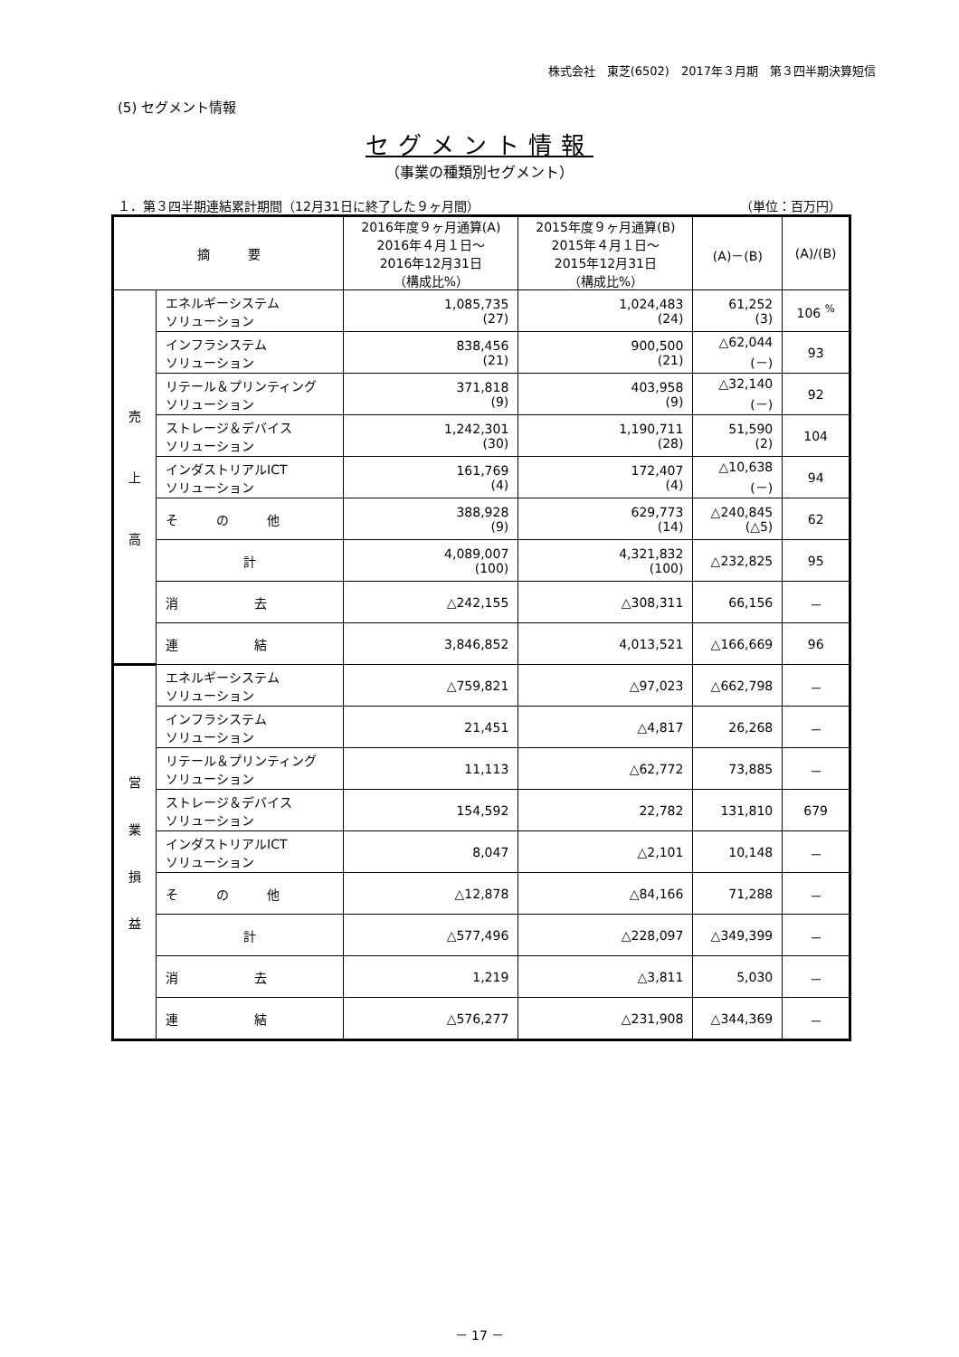株式会社　東芝(6502)　2017年３月期　第３四半期決算短信
(5) セグメント情報
セグメント情報
（事業の種類別セグメント）
１．第３四半期連結累計期間（12月31日に終了した９ヶ月間） （単位：百万円）
| 摘 要 | | 2016年度９ヶ月通算(A) 2016年４月１日～ 2016年12月31日 （構成比%） | 2015年度９ヶ月通算(B) 2015年４月１日～ 2015年12月31日 （構成比%） | (A)－(B) | (A)/(B) |
| --- | --- | --- | --- | --- | --- |
| 売 上 高 | エネルギーシステム ソリューション | 1,085,735 (27) | 1,024,483 (24) | 61,252 (3) | 106 <sup>%</sup> |
| | インフラシステム ソリューション | 838,456 (21) | 900,500 (21) | △62,044 (－) | 93 |
| | リテール＆プリンティング ソリューション | 371,818 (9) | 403,958 (9) | △32,140 (－) | 92 |
| | ストレージ＆デバイス ソリューション | 1,242,301 (30) | 1,190,711 (28) | 51,590 (2) | 104 |
| | インダストリアルICT ソリューション | 161,769 (4) | 172,407 (4) | △10,638 (－) | 94 |
| | そ の 他 | 388,928 (9) | 629,773 (14) | △240,845 (△5) | 62 |
| | 計 | 4,089,007 (100) | 4,321,832 (100) | △232,825 | 95 |
| | 消 去 | △242,155 | △308,311 | 66,156 | － |
| | 連 結 | 3,846,852 | 4,013,521 | △166,669 | 96 |
| 営 業 損 益 | エネルギーシステム ソリューション | △759,821 | △97,023 | △662,798 | － |
| | インフラシステム ソリューション | 21,451 | △4,817 | 26,268 | － |
| | リテール＆プリンティング ソリューション | 11,113 | △62,772 | 73,885 | － |
| | ストレージ＆デバイス ソリューション | 154,592 | 22,782 | 131,810 | 679 |
| | インダストリアルICT ソリューション | 8,047 | △2,101 | 10,148 | － |
| | そ の 他 | △12,878 | △84,166 | 71,288 | － |
| | 計 | △577,496 | △228,097 | △349,399 | － |
| | 消 去 | 1,219 | △3,811 | 5,030 | － |
| | 連 結 | △576,277 | △231,908 | △344,369 | － |
－ 17 －